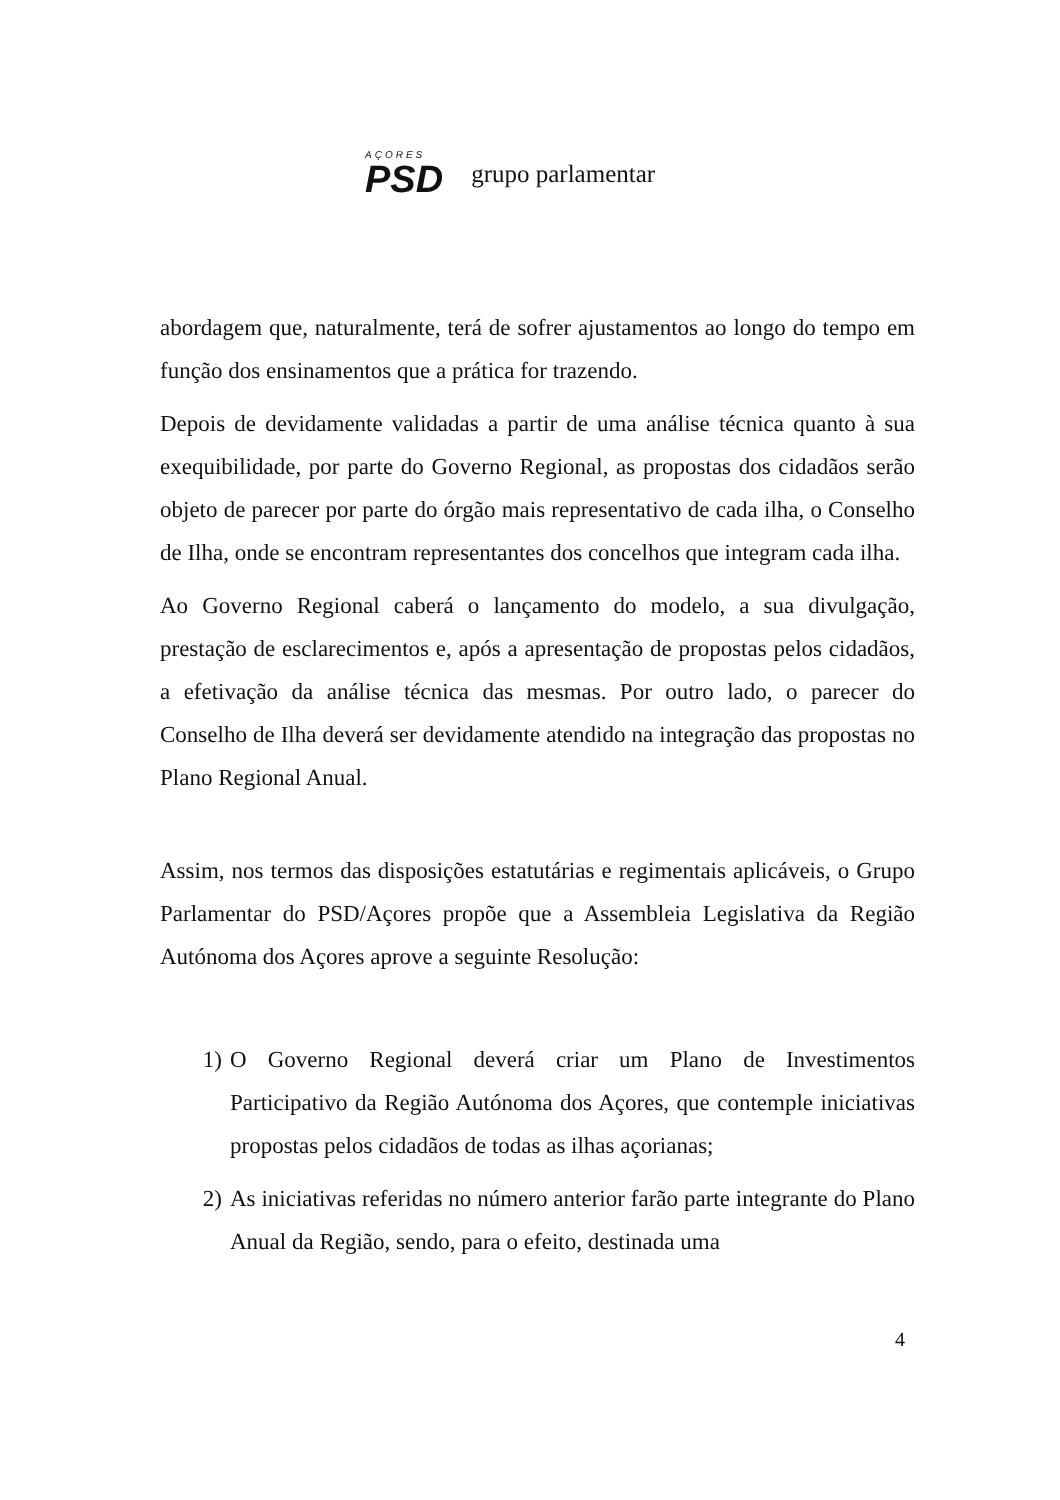AÇORES
PSD
grupo parlamentar
abordagem que, naturalmente, terá de sofrer ajustamentos ao longo do tempo em função dos ensinamentos que a prática for trazendo.
Depois de devidamente validadas a partir de uma análise técnica quanto à sua exequibilidade, por parte do Governo Regional, as propostas dos cidadãos serão objeto de parecer por parte do órgão mais representativo de cada ilha, o Conselho de Ilha, onde se encontram representantes dos concelhos que integram cada ilha.
Ao Governo Regional caberá o lançamento do modelo, a sua divulgação, prestação de esclarecimentos e, após a apresentação de propostas pelos cidadãos, a efetivação da análise técnica das mesmas. Por outro lado, o parecer do Conselho de Ilha deverá ser devidamente atendido na integração das propostas no Plano Regional Anual.
Assim, nos termos das disposições estatutárias e regimentais aplicáveis, o Grupo Parlamentar do PSD/Açores propõe que a Assembleia Legislativa da Região Autónoma dos Açores aprove a seguinte Resolução:
1) O Governo Regional deverá criar um Plano de Investimentos Participativo da Região Autónoma dos Açores, que contemple iniciativas propostas pelos cidadãos de todas as ilhas açorianas;
2) As iniciativas referidas no número anterior farão parte integrante do Plano Anual da Região, sendo, para o efeito, destinada uma
4